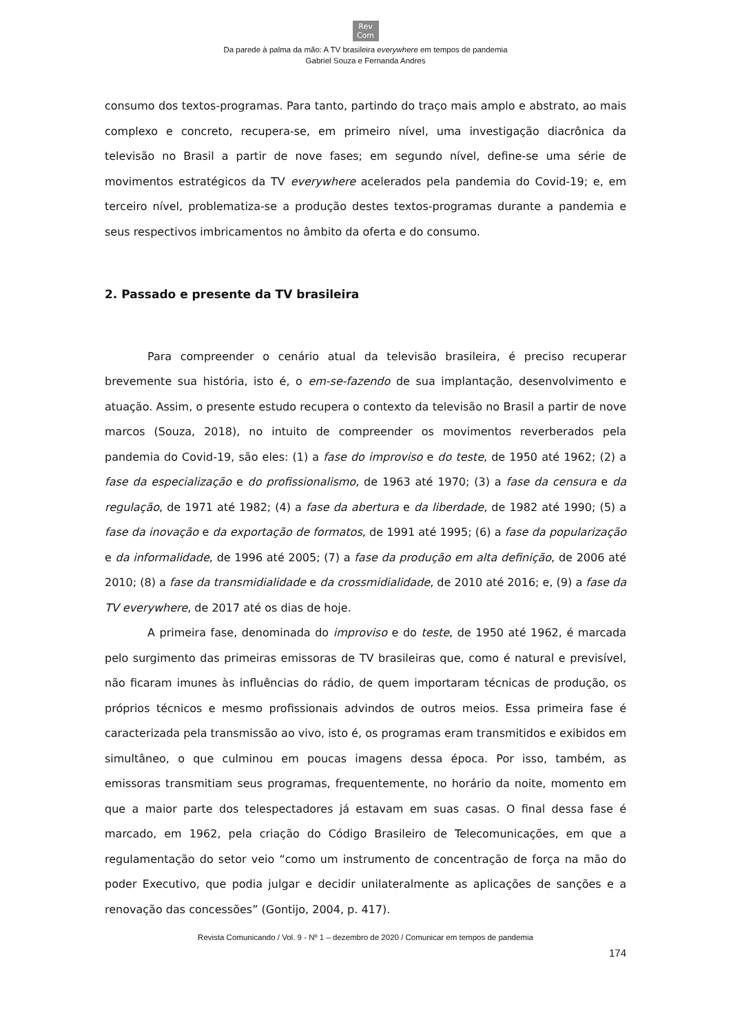Rev
Com
Da parede à palma da mão: A TV brasileira everywhere em tempos de pandemia
Gabriel Souza e Fernanda Andres
consumo dos textos-programas. Para tanto, partindo do traço mais amplo e abstrato, ao mais complexo e concreto, recupera-se, em primeiro nível, uma investigação diacrônica da televisão no Brasil a partir de nove fases; em segundo nível, define-se uma série de movimentos estratégicos da TV everywhere acelerados pela pandemia do Covid-19; e, em terceiro nível, problematiza-se a produção destes textos-programas durante a pandemia e seus respectivos imbricamentos no âmbito da oferta e do consumo.
2. Passado e presente da TV brasileira
Para compreender o cenário atual da televisão brasileira, é preciso recuperar brevemente sua história, isto é, o em-se-fazendo de sua implantação, desenvolvimento e atuação. Assim, o presente estudo recupera o contexto da televisão no Brasil a partir de nove marcos (Souza, 2018), no intuito de compreender os movimentos reverberados pela pandemia do Covid-19, são eles: (1) a fase do improviso e do teste, de 1950 até 1962; (2) a fase da especialização e do profissionalismo, de 1963 até 1970; (3) a fase da censura e da regulação, de 1971 até 1982; (4) a fase da abertura e da liberdade, de 1982 até 1990; (5) a fase da inovação e da exportação de formatos, de 1991 até 1995; (6) a fase da popularização e da informalidade, de 1996 até 2005; (7) a fase da produção em alta definição, de 2006 até 2010; (8) a fase da transmidialidade e da crossmidialidade, de 2010 até 2016; e, (9) a fase da TV everywhere, de 2017 até os dias de hoje.
A primeira fase, denominada do improviso e do teste, de 1950 até 1962, é marcada pelo surgimento das primeiras emissoras de TV brasileiras que, como é natural e previsível, não ficaram imunes às influências do rádio, de quem importaram técnicas de produção, os próprios técnicos e mesmo profissionais advindos de outros meios. Essa primeira fase é caracterizada pela transmissão ao vivo, isto é, os programas eram transmitidos e exibidos em simultâneo, o que culminou em poucas imagens dessa época. Por isso, também, as emissoras transmitiam seus programas, frequentemente, no horário da noite, momento em que a maior parte dos telespectadores já estavam em suas casas. O final dessa fase é marcado, em 1962, pela criação do Código Brasileiro de Telecomunicações, em que a regulamentação do setor veio “como um instrumento de concentração de força na mão do poder Executivo, que podia julgar e decidir unilateralmente as aplicações de sanções e a renovação das concessões” (Gontijo, 2004, p. 417).
Revista Comunicando / Vol. 9 - Nº 1 – dezembro de 2020 / Comunicar em tempos de pandemia
174